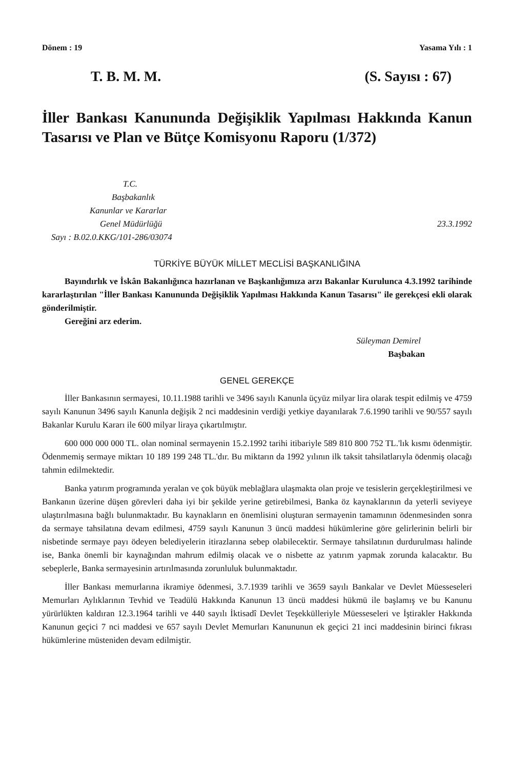Dönem : 19 Yasama Yılı : 1
T. B. M. M. (S. Sayısı : 67)
İller Bankası Kanununda Değişiklik Yapılması Hakkında Kanun Tasarısı ve Plan ve Bütçe Komisyonu Raporu (1/372)
T.C.
Başbakanlık
Kanunlar ve Kararlar
Genel Müdürlüğü 23.3.1992
Sayı : B.02.0.KKG/101-286/03074
TÜRKİYE BÜYÜK MİLLET MECLİSİ BAŞKANLIĞINA
Bayındırlık ve İskân Bakanlığınca hazırlanan ve Başkanlığımıza arzı Bakanlar Kurulunca 4.3.1992 tarihinde kararlaştırılan "İller Bankası Kanununda Değişiklik Yapılması Hakkında Kanun Tasarısı" ile gerekçesi ekli olarak gönderilmiştir.
Gereğini arz ederim.
Süleyman Demirel
Başbakan
GENEL GEREKÇE
İller Bankasının sermayesi, 10.11.1988 tarihli ve 3496 sayılı Kanunla üçyüz milyar lira olarak tespit edilmiş ve 4759 sayılı Kanunun 3496 sayılı Kanunla değişik 2 nci maddesinin verdiği yetkiye dayanılarak 7.6.1990 tarihli ve 90/557 sayılı Bakanlar Kurulu Kararı ile 600 milyar liraya çıkartılmıştır.
600 000 000 000 TL. olan nominal sermayenin 15.2.1992 tarihi itibariyle 589 810 800 752 TL.'lık kısmı ödenmiştir. Ödenmemiş sermaye miktarı 10 189 199 248 TL.'dır. Bu miktarın da 1992 yılının ilk taksit tahsilatlarıyla ödenmiş olacağı tahmin edilmektedir.
Banka yatırım programında yeralan ve çok büyük meblağlara ulaşmakta olan proje ve tesislerin gerçekleştirilmesi ve Bankanın üzerine düşen görevleri daha iyi bir şekilde yerine getirebilmesi, Banka öz kaynaklarının da yeterli seviyeye ulaştırılmasına bağlı bulunmaktadır. Bu kaynakların en önemlisini oluşturan sermayenin tamamının ödenmesinden sonra da sermaye tahsilatına devam edilmesi, 4759 sayılı Kanunun 3 üncü maddesi hükümlerine göre gelirlerinin belirli bir nisbetinde sermaye payı ödeyen belediyelerin itirazlarına sebep olabilecektir. Sermaye tahsilatının durdurulması halinde ise, Banka önemli bir kaynağından mahrum edilmiş olacak ve o nisbette az yatırım yapmak zorunda kalacaktır. Bu sebeplerle, Banka sermayesinin artırılmasında zorunluluk bulunmaktadır.
İller Bankası memurlarına ikramiye ödenmesi, 3.7.1939 tarihli ve 3659 sayılı Bankalar ve Devlet Müesseseleri Memurları Aylıklarının Tevhid ve Teadülü Hakkında Kanunun 13 üncü maddesi hükmü ile başlamış ve bu Kanunu yürürlükten kaldıran 12.3.1964 tarihli ve 440 sayılı İktisadî Devlet Teşekkülleriyle Müesseseleri ve İştirakler Hakkında Kanunun geçici 7 nci maddesi ve 657 sayılı Devlet Memurları Kanununun ek geçici 21 inci maddesinin birinci fıkrası hükümlerine müsteniden devam edilmiştir.